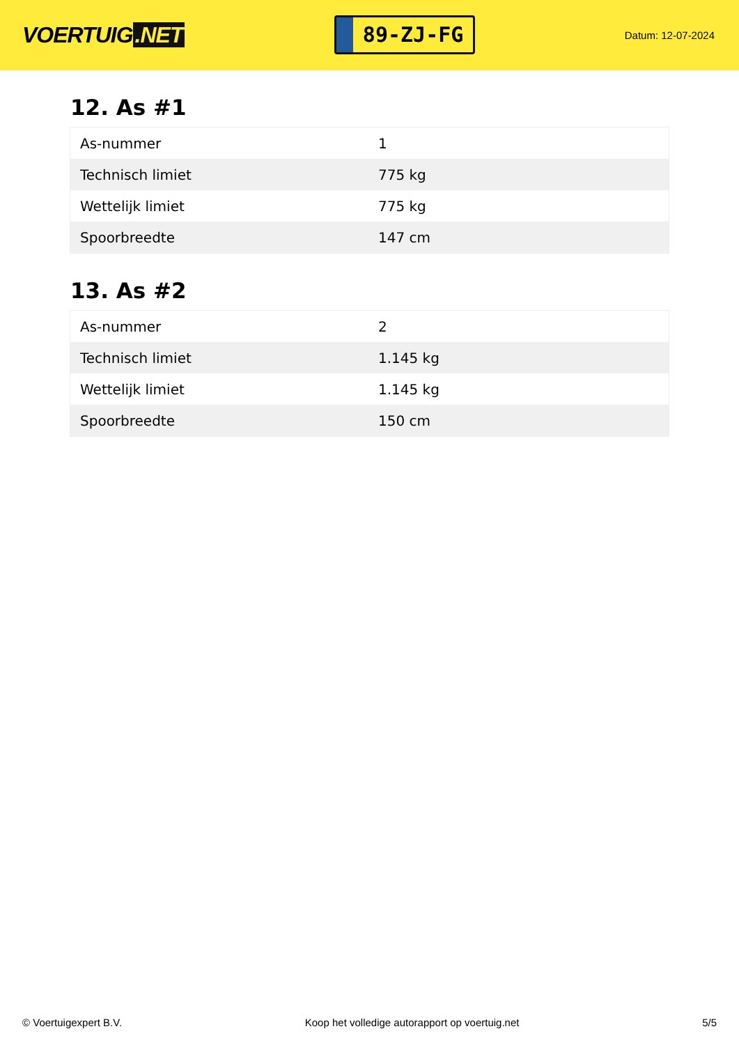VOERTUIG.NET
89-ZJ-FG
Datum: 12-07-2024
12. As #1
| As-nummer | 1 |
| Technisch limiet | 775 kg |
| Wettelijk limiet | 775 kg |
| Spoorbreedte | 147 cm |
13. As #2
| As-nummer | 2 |
| Technisch limiet | 1.145 kg |
| Wettelijk limiet | 1.145 kg |
| Spoorbreedte | 150 cm |
© Voertuigexpert B.V. Koop het volledige autorapport op voertuig.net 5/5